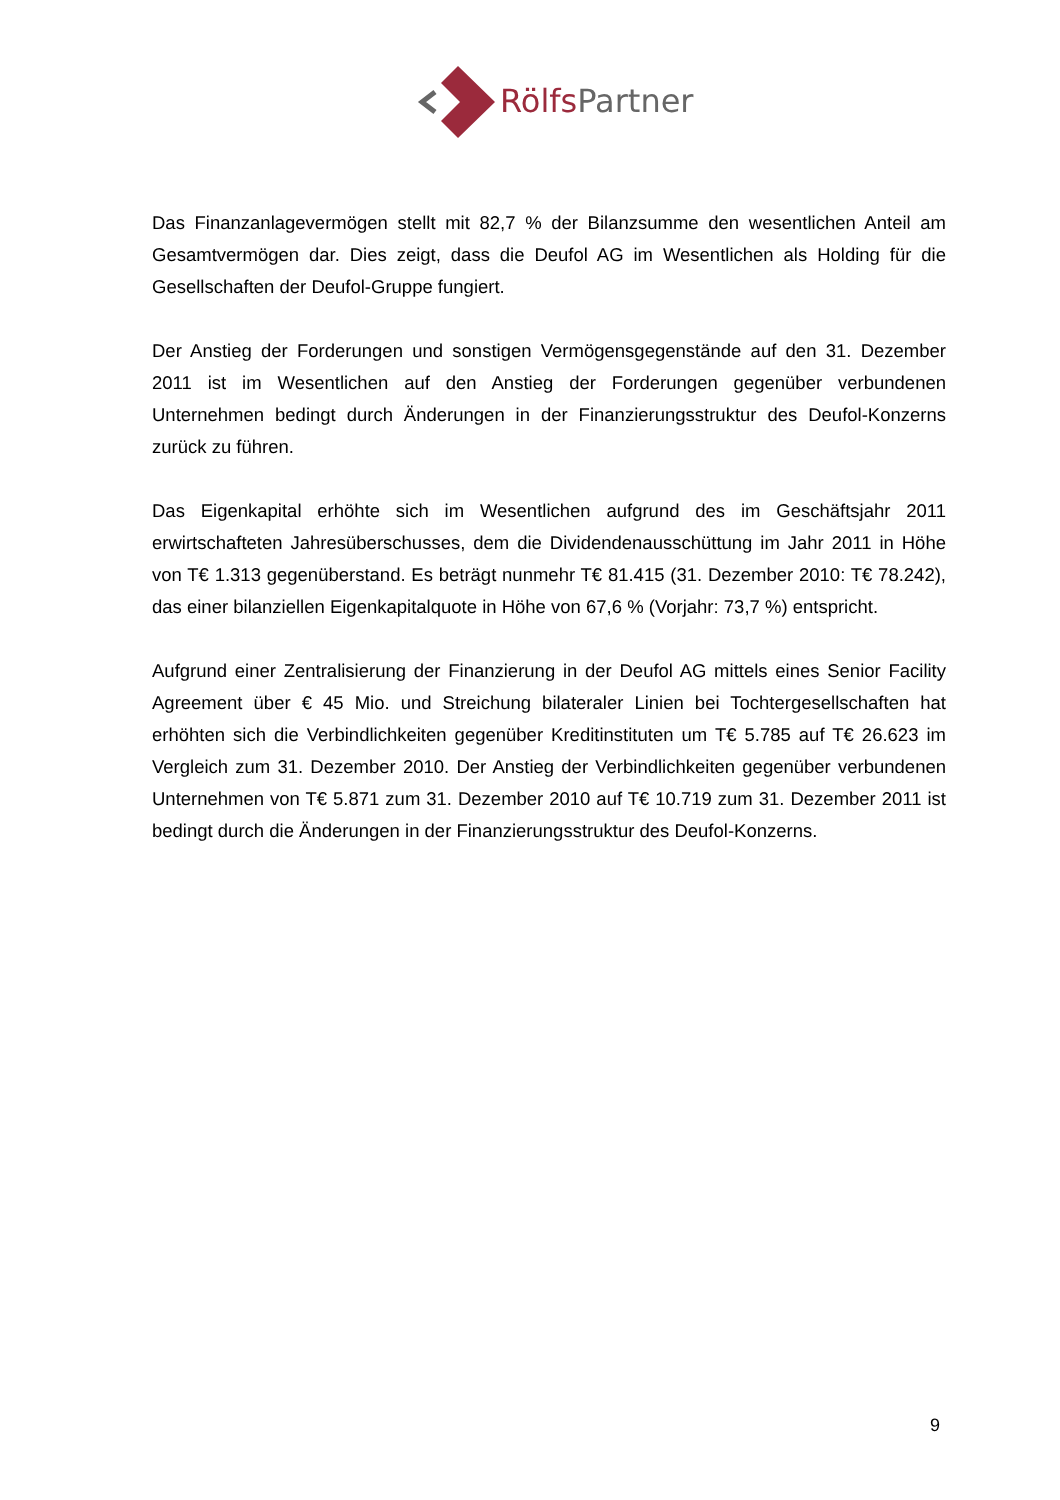Rölfs Partner
Das Finanzanlagevermögen stellt mit 82,7 % der Bilanzsumme den wesentlichen Anteil am Gesamtvermögen dar. Dies zeigt, dass die Deufol AG im Wesentlichen als Holding für die Gesellschaften der Deufol-Gruppe fungiert.
Der Anstieg der Forderungen und sonstigen Vermögensgegenstände auf den 31. Dezember 2011 ist im Wesentlichen auf den Anstieg der Forderungen gegenüber verbundenen Unternehmen bedingt durch Änderungen in der Finanzierungsstruktur des Deufol-Konzerns zurück zu führen.
Das Eigenkapital erhöhte sich im Wesentlichen aufgrund des im Geschäftsjahr 2011 erwirtschafteten Jahresüberschusses, dem die Dividendenausschüttung im Jahr 2011 in Höhe von T€ 1.313 gegenüberstand. Es beträgt nunmehr T€ 81.415 (31. Dezember 2010: T€ 78.242), das einer bilanziellen Eigenkapitalquote in Höhe von 67,6 % (Vorjahr: 73,7 %) entspricht.
Aufgrund einer Zentralisierung der Finanzierung in der Deufol AG mittels eines Senior Facility Agreement über € 45 Mio. und Streichung bilateraler Linien bei Tochtergesellschaften hat erhöhten sich die Verbindlichkeiten gegenüber Kreditinstituten um T€ 5.785 auf T€ 26.623 im Vergleich zum 31. Dezember 2010. Der Anstieg der Verbindlichkeiten gegenüber verbundenen Unternehmen von T€ 5.871 zum 31. Dezember 2010 auf T€ 10.719 zum 31. Dezember 2011 ist bedingt durch die Änderungen in der Finanzierungsstruktur des Deufol-Konzerns.
9